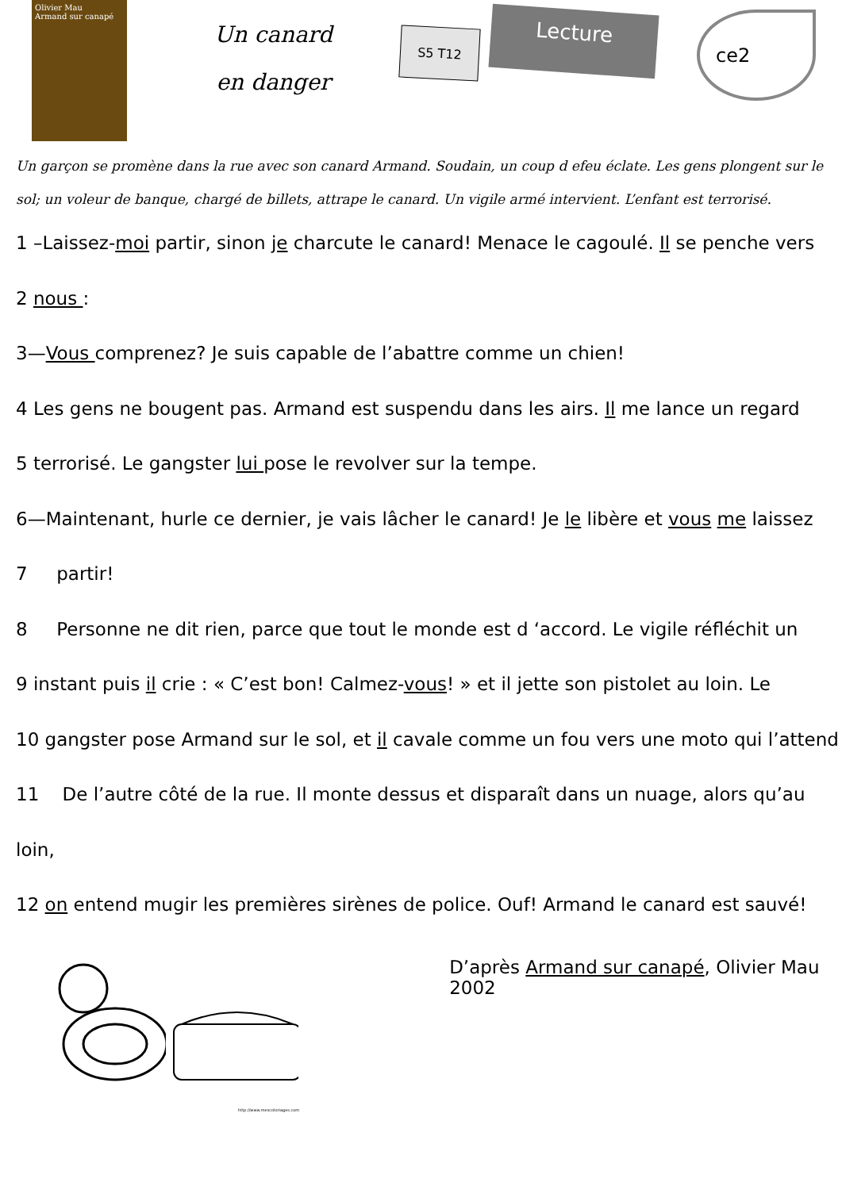Olivier Mau
Armand sur canapé
Un canard
en danger
S5 T12
Lecture
ce2
Un garçon se promène dans la rue avec son canard Armand. Soudain, un coup d efeu éclate. Les gens plongent sur le sol; un voleur de banque, chargé de billets, attrape le canard. Un vigile armé intervient. L’enfant est terrorisé.
1 –Laissez-moi partir, sinon je charcute le canard! Menace le cagoulé. Il se penche vers
2 nous :
3—Vous comprenez? Je suis capable de l’abattre comme un chien!
4 Les gens ne bougent pas. Armand est suspendu dans les airs. Il me lance un regard
5 terrorisé. Le gangster lui pose le revolver sur la tempe.
6—Maintenant, hurle ce dernier, je vais lâcher le canard! Je le libère et vous me laissez
7 partir!
8 Personne ne dit rien, parce que tout le monde est d ‘accord. Le vigile réfléchit un
9 instant puis il crie : « C’est bon! Calmez-vous! » et il jette son pistolet au loin. Le
10 gangster pose Armand sur le sol, et il cavale comme un fou vers une moto qui l’attend
11 De l’autre côté de la rue. Il monte dessus et disparaît dans un nuage, alors qu’au loin,
12 on entend mugir les premières sirènes de police. Ouf! Armand le canard est sauvé!
D’après Armand sur canapé, Olivier Mau 2002
http://www.mescoloriages.com